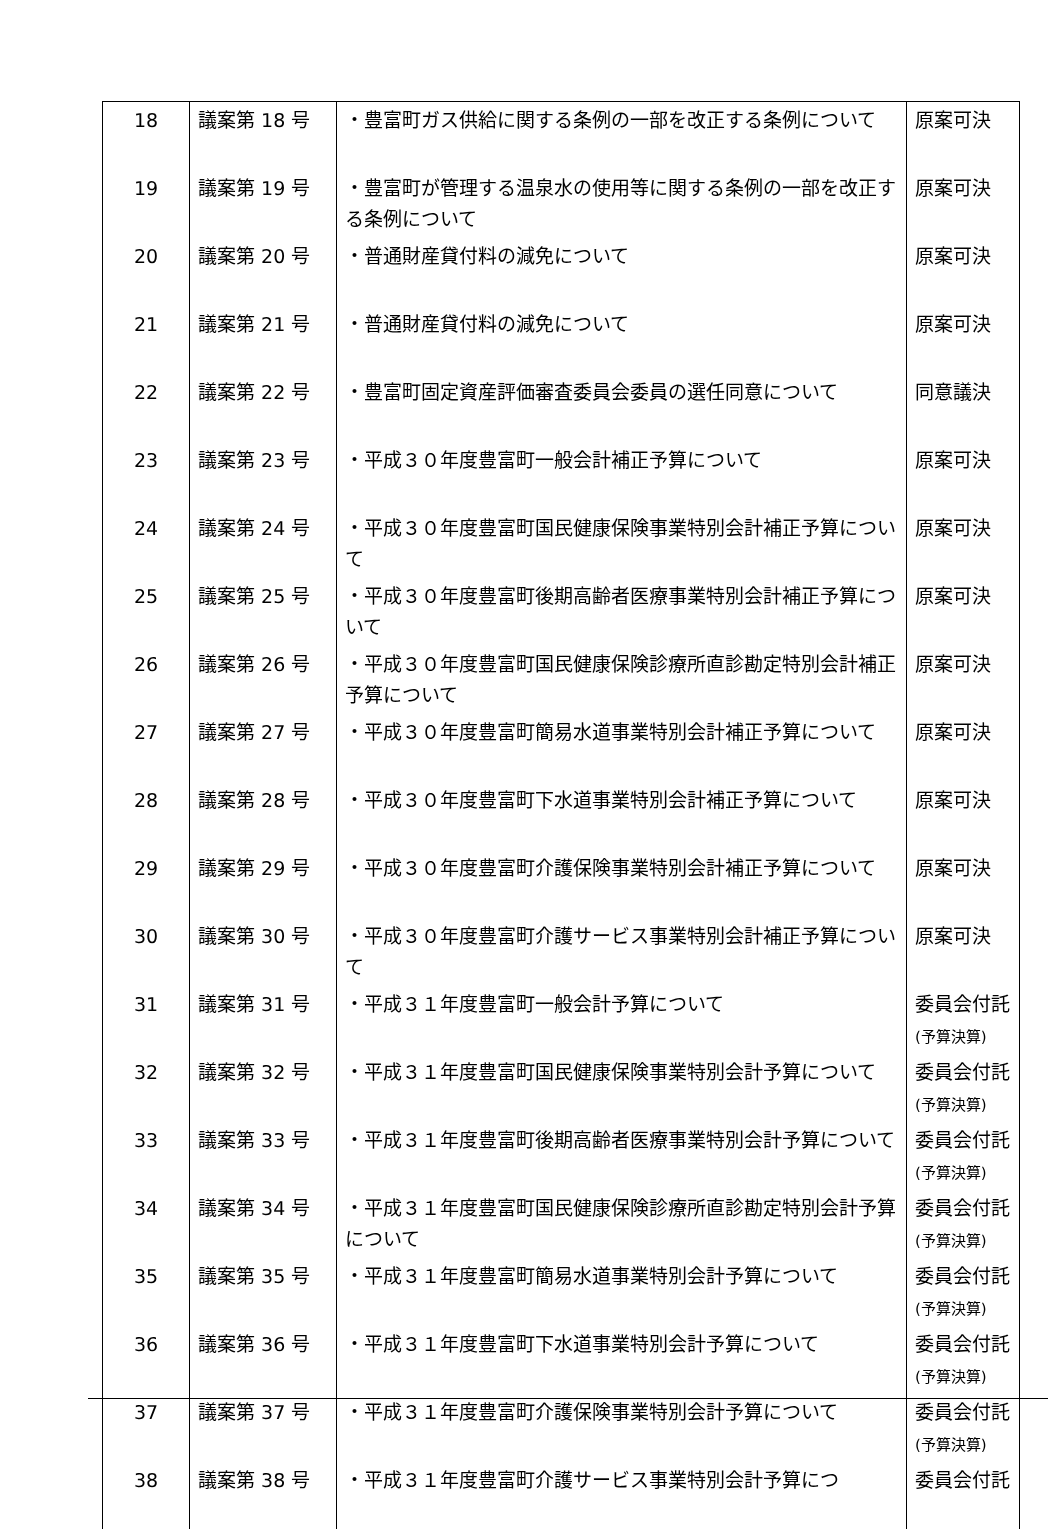| 18 | 議案第 18 号 | ・豊富町ガス供給に関する条例の一部を改正する条例について | 原案可決 |
| 19 | 議案第 19 号 | ・豊富町が管理する温泉水の使用等に関する条例の一部を改正する条例について | 原案可決 |
| 20 | 議案第 20 号 | ・普通財産貸付料の減免について | 原案可決 |
| 21 | 議案第 21 号 | ・普通財産貸付料の減免について | 原案可決 |
| 22 | 議案第 22 号 | ・豊富町固定資産評価審査委員会委員の選任同意について | 同意議決 |
| 23 | 議案第 23 号 | ・平成３０年度豊富町一般会計補正予算について | 原案可決 |
| 24 | 議案第 24 号 | ・平成３０年度豊富町国民健康保険事業特別会計補正予算について | 原案可決 |
| 25 | 議案第 25 号 | ・平成３０年度豊富町後期高齢者医療事業特別会計補正予算について | 原案可決 |
| 26 | 議案第 26 号 | ・平成３０年度豊富町国民健康保険診療所直診勘定特別会計補正予算について | 原案可決 |
| 27 | 議案第 27 号 | ・平成３０年度豊富町簡易水道事業特別会計補正予算について | 原案可決 |
| 28 | 議案第 28 号 | ・平成３０年度豊富町下水道事業特別会計補正予算について | 原案可決 |
| 29 | 議案第 29 号 | ・平成３０年度豊富町介護保険事業特別会計補正予算について | 原案可決 |
| 30 | 議案第 30 号 | ・平成３０年度豊富町介護サービス事業特別会計補正予算について | 原案可決 |
| 31 | 議案第 31 号 | ・平成３１年度豊富町一般会計予算について | 委員会付託 (予算決算) |
| 32 | 議案第 32 号 | ・平成３１年度豊富町国民健康保険事業特別会計予算について | 委員会付託 (予算決算) |
| 33 | 議案第 33 号 | ・平成３１年度豊富町後期高齢者医療事業特別会計予算について | 委員会付託 (予算決算) |
| 34 | 議案第 34 号 | ・平成３１年度豊富町国民健康保険診療所直診勘定特別会計予算について | 委員会付託 (予算決算) |
| 35 | 議案第 35 号 | ・平成３１年度豊富町簡易水道事業特別会計予算について | 委員会付託 (予算決算) |
| 36 | 議案第 36 号 | ・平成３１年度豊富町下水道事業特別会計予算について | 委員会付託 (予算決算) |
| 37 | 議案第 37 号 | ・平成３１年度豊富町介護保険事業特別会計予算について | 委員会付託 (予算決算) |
| 38 | 議案第 38 号 | ・平成３１年度豊富町介護サービス事業特別会計予算につ | 委員会付託 |